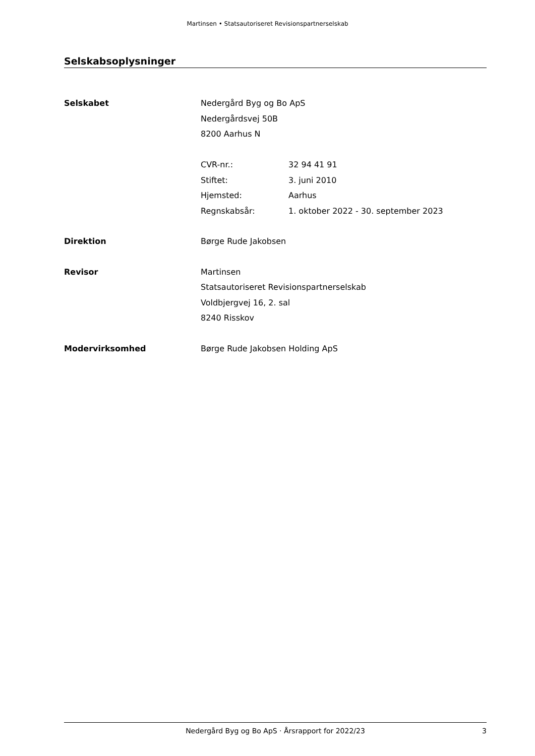Martinsen • Statsautoriseret Revisionspartnerselskab
Selskabsoplysninger
Selskabet Nedergård Byg og Bo ApS
Nedergårdsvej 50B
8200 Aarhus N
CVR-nr.: 32 94 41 91
Stiftet: 3. juni 2010
Hjemsted: Aarhus
Regnskabsår: 1. oktober 2022 - 30. september 2023
Direktion Børge Rude Jakobsen
Revisor Martinsen
Statsautoriseret Revisionspartnerselskab
Voldbjergvej 16, 2. sal
8240 Risskov
Modervirksomhed Børge Rude Jakobsen Holding ApS
Nedergård Byg og Bo ApS · Årsrapport for 2022/23 3